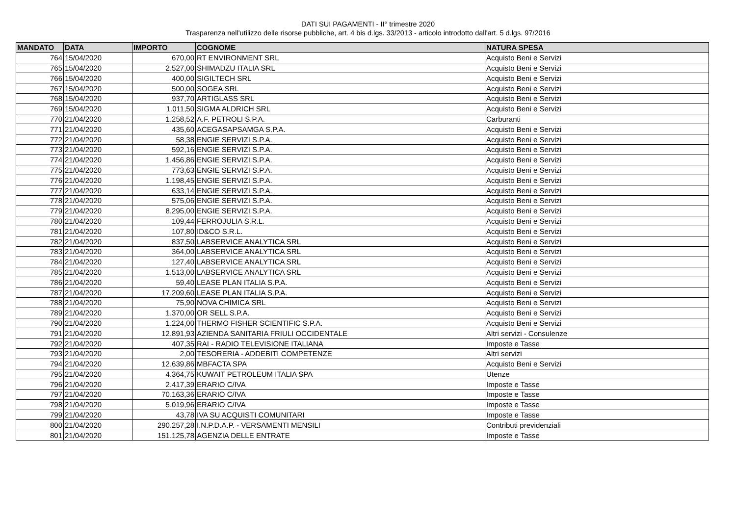DATI SUI PAGAMENTI - II° trimestre 2020
Trasparenza nell'utilizzo delle risorse pubbliche, art. 4 bis d.lgs. 33/2013 - articolo introdotto dall'art. 5 d.lgs. 97/2016
| MANDATO | DATA | IMPORTO | COGNOME | NATURA SPESA |
| --- | --- | --- | --- | --- |
| 764 | 15/04/2020 | 670,00 | RT ENVIRONMENT SRL | Acquisto Beni e Servizi |
| 765 | 15/04/2020 | 2.527,00 | SHIMADZU ITALIA SRL | Acquisto Beni e Servizi |
| 766 | 15/04/2020 | 400,00 | SIGILTECH SRL | Acquisto Beni e Servizi |
| 767 | 15/04/2020 | 500,00 | SOGEA SRL | Acquisto Beni e Servizi |
| 768 | 15/04/2020 | 937,70 | ARTIGLASS SRL | Acquisto Beni e Servizi |
| 769 | 15/04/2020 | 1.011,50 | SIGMA ALDRICH SRL | Acquisto Beni e Servizi |
| 770 | 21/04/2020 | 1.258,52 | A.F. PETROLI S.P.A. | Carburanti |
| 771 | 21/04/2020 | 435,60 | ACEGASAPSAMGA S.P.A. | Acquisto Beni e Servizi |
| 772 | 21/04/2020 | 58,38 | ENGIE SERVIZI S.P.A. | Acquisto Beni e Servizi |
| 773 | 21/04/2020 | 592,16 | ENGIE SERVIZI S.P.A. | Acquisto Beni e Servizi |
| 774 | 21/04/2020 | 1.456,86 | ENGIE SERVIZI S.P.A. | Acquisto Beni e Servizi |
| 775 | 21/04/2020 | 773,63 | ENGIE SERVIZI S.P.A. | Acquisto Beni e Servizi |
| 776 | 21/04/2020 | 1.198,45 | ENGIE SERVIZI S.P.A. | Acquisto Beni e Servizi |
| 777 | 21/04/2020 | 633,14 | ENGIE SERVIZI S.P.A. | Acquisto Beni e Servizi |
| 778 | 21/04/2020 | 575,06 | ENGIE SERVIZI S.P.A. | Acquisto Beni e Servizi |
| 779 | 21/04/2020 | 8.295,00 | ENGIE SERVIZI S.P.A. | Acquisto Beni e Servizi |
| 780 | 21/04/2020 | 109,44 | FERROJULIA S.R.L. | Acquisto Beni e Servizi |
| 781 | 21/04/2020 | 107,80 | ID&CO S.R.L. | Acquisto Beni e Servizi |
| 782 | 21/04/2020 | 837,50 | LABSERVICE ANALYTICA SRL | Acquisto Beni e Servizi |
| 783 | 21/04/2020 | 364,00 | LABSERVICE ANALYTICA SRL | Acquisto Beni e Servizi |
| 784 | 21/04/2020 | 127,40 | LABSERVICE ANALYTICA SRL | Acquisto Beni e Servizi |
| 785 | 21/04/2020 | 1.513,00 | LABSERVICE ANALYTICA SRL | Acquisto Beni e Servizi |
| 786 | 21/04/2020 | 59,40 | LEASE PLAN ITALIA S.P.A. | Acquisto Beni e Servizi |
| 787 | 21/04/2020 | 17.209,60 | LEASE PLAN ITALIA S.P.A. | Acquisto Beni e Servizi |
| 788 | 21/04/2020 | 75,90 | NOVA CHIMICA SRL | Acquisto Beni e Servizi |
| 789 | 21/04/2020 | 1.370,00 | OR SELL S.P.A. | Acquisto Beni e Servizi |
| 790 | 21/04/2020 | 1.224,00 | THERMO FISHER SCIENTIFIC S.P.A. | Acquisto Beni e Servizi |
| 791 | 21/04/2020 | 12.891,93 | AZIENDA SANITARIA FRIULI OCCIDENTALE | Altri servizi - Consulenze |
| 792 | 21/04/2020 | 407,35 | RAI - RADIO TELEVISIONE ITALIANA | Imposte e Tasse |
| 793 | 21/04/2020 | 2,00 | TESORERIA - ADDEBITI COMPETENZE | Altri servizi |
| 794 | 21/04/2020 | 12.639,86 | MBFACTA SPA | Acquisto Beni e Servizi |
| 795 | 21/04/2020 | 4.364,75 | KUWAIT PETROLEUM ITALIA SPA | Utenze |
| 796 | 21/04/2020 | 2.417,39 | ERARIO C/IVA | Imposte e Tasse |
| 797 | 21/04/2020 | 70.163,36 | ERARIO C/IVA | Imposte e Tasse |
| 798 | 21/04/2020 | 5.019,96 | ERARIO C/IVA | Imposte e Tasse |
| 799 | 21/04/2020 | 43,78 | IVA SU ACQUISTI COMUNITARI | Imposte e Tasse |
| 800 | 21/04/2020 | 290.257,28 | I.N.P.D.A.P. - VERSAMENTI MENSILI | Contributi previdenziali |
| 801 | 21/04/2020 | 151.125,78 | AGENZIA DELLE ENTRATE | Imposte e Tasse |